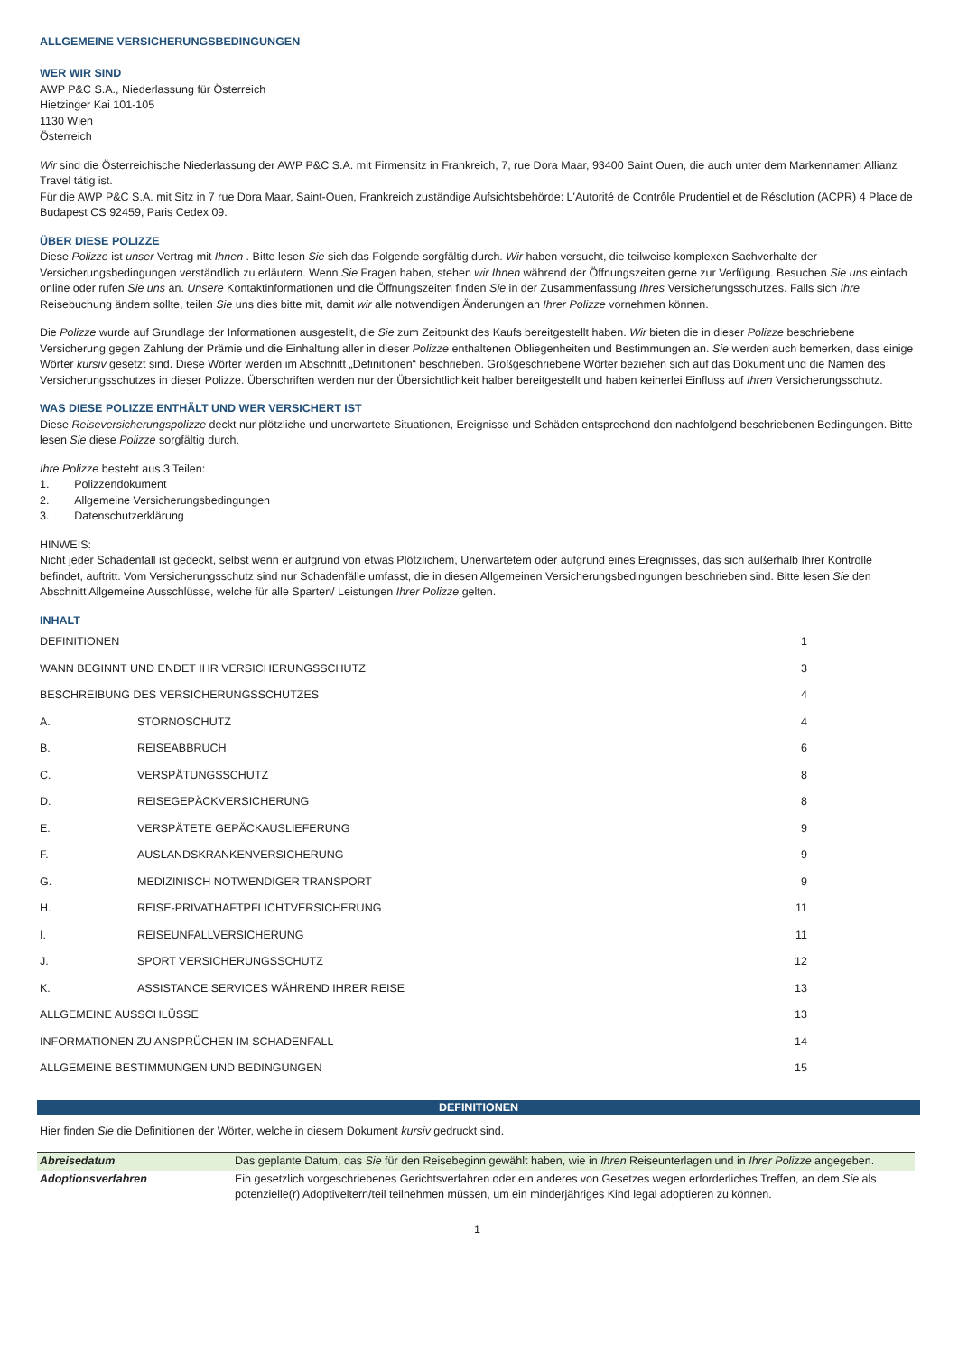ALLGEMEINE VERSICHERUNGSBEDINGUNGEN
WER WIR SIND
AWP P&C S.A., Niederlassung für Österreich
Hietzinger Kai 101-105
1130 Wien
Österreich
Wir sind die Österreichische Niederlassung der AWP P&C S.A. mit Firmensitz in Frankreich, 7, rue Dora Maar, 93400 Saint Ouen, die auch unter dem Markennamen Allianz Travel tätig ist.
Für die AWP P&C S.A. mit Sitz in 7 rue Dora Maar, Saint-Ouen, Frankreich zuständige Aufsichtsbehörde: L'Autorité de Contrôle Prudentiel et de Résolution (ACPR) 4 Place de Budapest CS 92459, Paris Cedex 09.
ÜBER DIESE POLIZZE
Diese Polizze ist unser Vertrag mit Ihnen . Bitte lesen Sie sich das Folgende sorgfältig durch. Wir haben versucht, die teilweise komplexen Sachverhalte der Versicherungsbedingungen verständlich zu erläutern. Wenn Sie Fragen haben, stehen wir Ihnen während der Öffnungszeiten gerne zur Verfügung. Besuchen Sie uns einfach online oder rufen Sie uns an. Unsere Kontaktinformationen und die Öffnungszeiten finden Sie in der Zusammenfassung Ihres Versicherungsschutzes. Falls sich Ihre Reisebuchung ändern sollte, teilen Sie uns dies bitte mit, damit wir alle notwendigen Änderungen an Ihrer Polizze vornehmen können.
Die Polizze wurde auf Grundlage der Informationen ausgestellt, die Sie zum Zeitpunkt des Kaufs bereitgestellt haben. Wir bieten die in dieser Polizze beschriebene Versicherung gegen Zahlung der Prämie und die Einhaltung aller in dieser Polizze enthaltenen Obliegenheiten und Bestimmungen an. Sie werden auch bemerken, dass einige Wörter kursiv gesetzt sind. Diese Wörter werden im Abschnitt „Definitionen“ beschrieben. Großgeschriebene Wörter beziehen sich auf das Dokument und die Namen des Versicherungsschutzes in dieser Polizze. Überschriften werden nur der Übersichtlichkeit halber bereitgestellt und haben keinerlei Einfluss auf Ihren Versicherungsschutz.
WAS DIESE POLIZZE ENTHÄLT UND WER VERSICHERT IST
Diese Reiseversicherungspolizze deckt nur plötzliche und unerwartete Situationen, Ereignisse und Schäden entsprechend den nachfolgend beschriebenen Bedingungen. Bitte lesen Sie diese Polizze sorgfältig durch.
Ihre Polizze besteht aus 3 Teilen:
1. Polizzendokument
2. Allgemeine Versicherungsbedingungen
3. Datenschutzerklärung
HINWEIS:
Nicht jeder Schadenfall ist gedeckt, selbst wenn er aufgrund von etwas Plötzlichem, Unerwartetem oder aufgrund eines Ereignisses, das sich außerhalb Ihrer Kontrolle befindet, auftritt. Vom Versicherungsschutz sind nur Schadenfälle umfasst, die in diesen Allgemeinen Versicherungsbedingungen beschrieben sind. Bitte lesen Sie den Abschnitt Allgemeine Ausschlüsse, welche für alle Sparten/ Leistungen Ihrer Polizze gelten.
INHALT
| DEFINITIONEN | | 1 |
| WANN BEGINNT UND ENDET IHR VERSICHERUNGSSCHUTZ | | 3 |
| BESCHREIBUNG DES VERSICHERUNGSSCHUTZES | | 4 |
| A. | STORNOSCHUTZ | 4 |
| B. | REISEABBRUCH | 6 |
| C. | VERSPÄTUNGSSCHUTZ | 8 |
| D. | REISEGEPÄCKVERSICHERUNG | 8 |
| E. | VERSPÄTETE GEPÄCKAUSLIEFERUNG | 9 |
| F. | AUSLANDSKRANKENVERSICHERUNG | 9 |
| G. | MEDIZINISCH NOTWENDIGER TRANSPORT | 9 |
| H. | REISE-PRIVATHAFTPFLICHTVERSICHERUNG | 11 |
| I. | REISEUNFALLVERSICHERUNG | 11 |
| J. | SPORT VERSICHERUNGSSCHUTZ | 12 |
| K. | ASSISTANCE SERVICES WÄHREND IHRER REISE | 13 |
| ALLGEMEINE AUSSCHLÜSSE | | 13 |
| INFORMATIONEN ZU ANSPRÜCHEN IM SCHADENFALL | | 14 |
| ALLGEMEINE BESTIMMUNGEN UND BEDINGUNGEN | | 15 |
DEFINITIONEN
Hier finden Sie die Definitionen der Wörter, welche in diesem Dokument kursiv gedruckt sind.
| Abreisedatum | Das geplante Datum, das Sie für den Reisebeginn gewählt haben, wie in Ihren Reiseunterlagen und in Ihrer Polizze angegeben. |
| Adoptionsverfahren | Ein gesetzlich vorgeschriebenes Gerichtsverfahren oder ein anderes von Gesetzes wegen erforderliches Treffen, an dem Sie als potenzielle(r) Adoptiveltern/teil teilnehmen müssen, um ein minderjähriges Kind legal adoptieren zu können. |
1